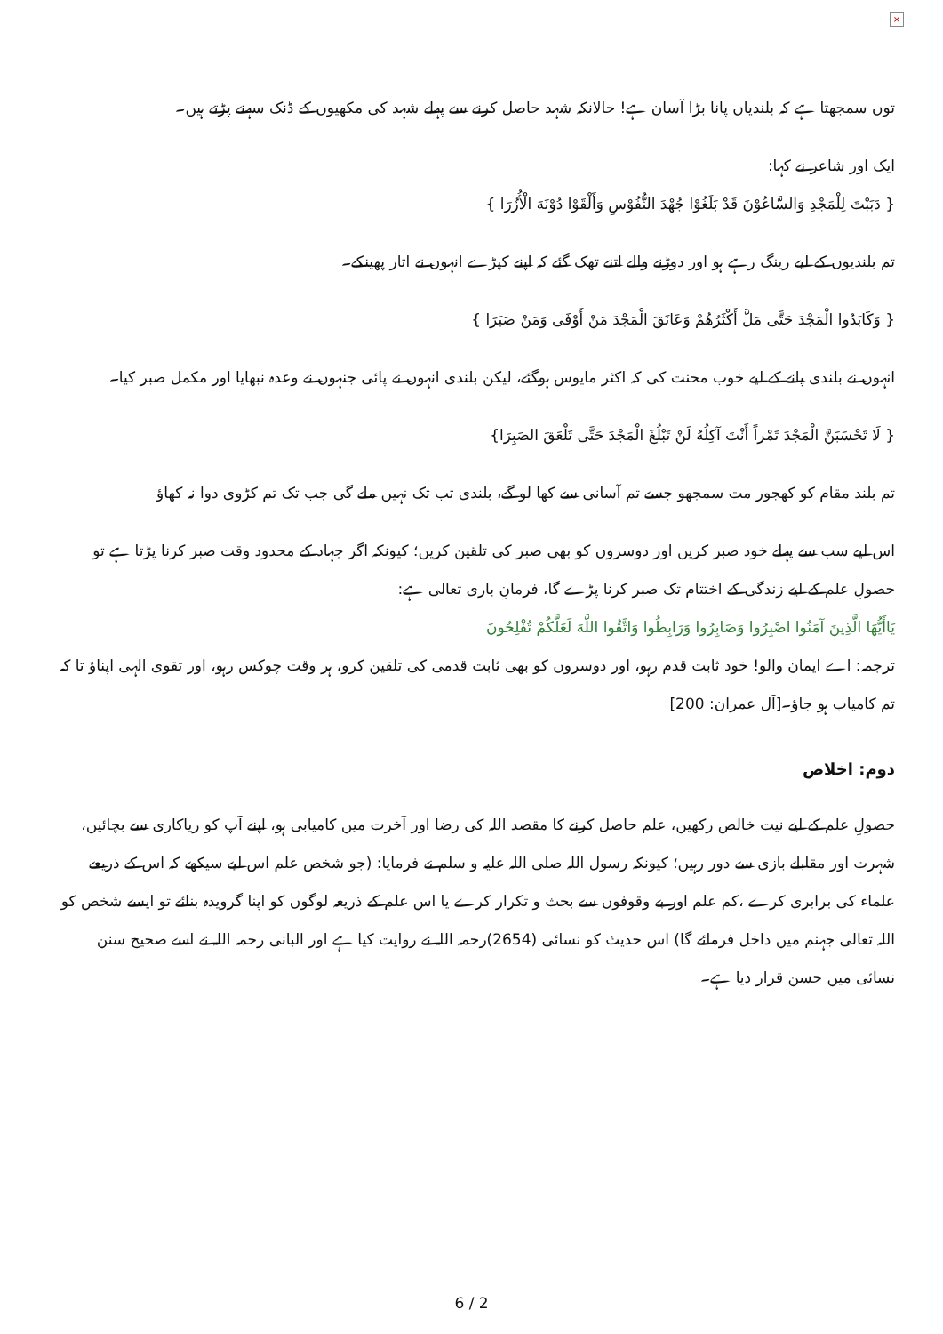×
توں سمجھتا ہے کہ بلندیاں پانا بڑا آسان ہے! حالانکہ شہد حاصل کرنے سے پہلے شہد کی مکھیوں کے ڈنک سہنے پڑتے ہیں۔
ایک اور شاعر نے کہا:
{ دَبَبْتَ لِلْمَجْدِ وَالسَّاعُوْنَ قَدْ بَلَغُوْا جُهْدَ النُّفُوْسِ وَأَلْقَوْا دُوْنَهَ الْأُزُرَا }
تم بلندیوں کے لیے رینگ رہے ہو اور دوڑنے والے اتنے تھک گئے کہ اپنے کپڑے انہوں نے اتار پھینکے۔
{ وَكَابَدُوا الْمَجْدَ حَتَّى مَلَّ أَكْثَرُهُمْ وَعَانَقَ الْمَجْدَ مَنْ أَوْفَى وَمَنْ صَبَرَا }
انہوں نے بلندی پانے کے لیے خوب محنت کی کہ اکثر مایوس ہوگئے، لیکن بلندی انہوں نے پائی جنہوں نے وعدہ نبھایا اور مکمل صبر کیا۔
{ لَا تَحْسَبَنَّ الْمَجْدَ تَمْراً أَنْتَ آكِلُهُ لَنْ تَبْلُغَ الْمَجْدَ حَتَّى تَلْعَقَ الصَبِرَا}
تم بلند مقام کو کھجور مت سمجھو جسے تم آسانی سے کھا لو گے، بلندی تب تک نہیں ملے گی جب تک تم کڑوی دوا نہ کھاؤ
اس لیے سب سے پہلے خود صبر کریں اور دوسروں کو بھی صبر کی تلقین کریں؛ کیونکہ اگر جہاد کے محدود وقت صبر کرنا پڑتا ہے تو حصولِ علم کے لیے زندگی کے اختتام تک صبر کرنا پڑے گا، فرمانِ باری تعالی ہے:
يَاأَيُّهَا الَّذِينَ آمَنُوا اصْبِرُوا وَصَابِرُوا وَرَابِطُوا وَاتَّقُوا اللَّهَ لَعَلَّكُمْ تُفْلِحُونَ
ترجمہ: اے ایمان والو! خود ثابت قدم رہو، اور دوسروں کو بھی ثابت قدمی کی تلقین کرو، ہر وقت چوکس رہو، اور تقوی الہی اپناؤ تا کہ تم کامیاب ہو جاؤ۔[آل عمران: 200]
دوم: اخلاص
حصولِ علم کے لیے نیت خالص رکھیں، علم حاصل کرنے کا مقصد اللہ کی رضا اور آخرت میں کامیابی ہو، اپنے آپ کو ریاکاری سے بچائیں، شہرت اور مقابلے بازی سے دور رہیں؛ کیونکہ رسول اللہ صلی اللہ علیہ و سلم نے فرمایا: (جو شخص علم اس لیے سیکھے کہ اس کے ذریعے علماء کی برابری کرے ،کم علم اور بے وقوفوں سے بحث و تکرار کرے یا اس علم کے ذریعہ لوگوں کو اپنا گرویدہ بنائے تو ایسے شخص کو اللہ تعالی جہنم میں داخل فرمائے گا) اس حدیث کو نسائی (2654)رحمہ اللہ نے روایت کیا ہے اور البانی رحمہ اللہ نے اسے صحیح سنن نسائی میں حسن قرار دیا ہے۔
6 / 2